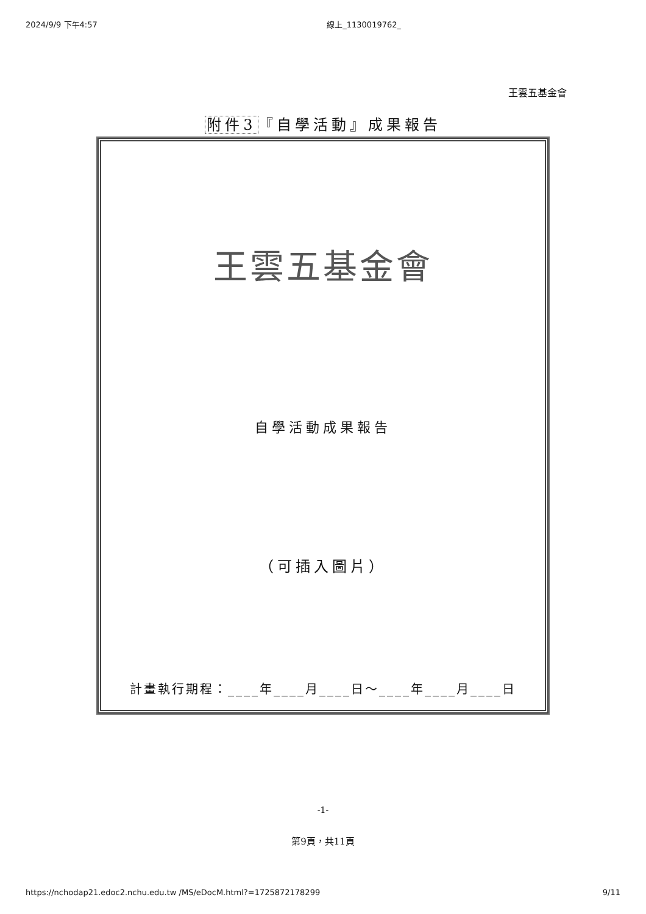2024/9/9 下午4:57 線上_1130019762_
王雲五基金會
附件3『自學活動』成果報告
王雲五基金會
自學活動成果報告
（可插入圖片）
計畫執行期程：____年____月____日～____年____月____日
-1-
第9頁，共11頁
https://nchodap21.edoc2.nchu.edu.tw /MS/eDocM.html?=1725872178299 9/11